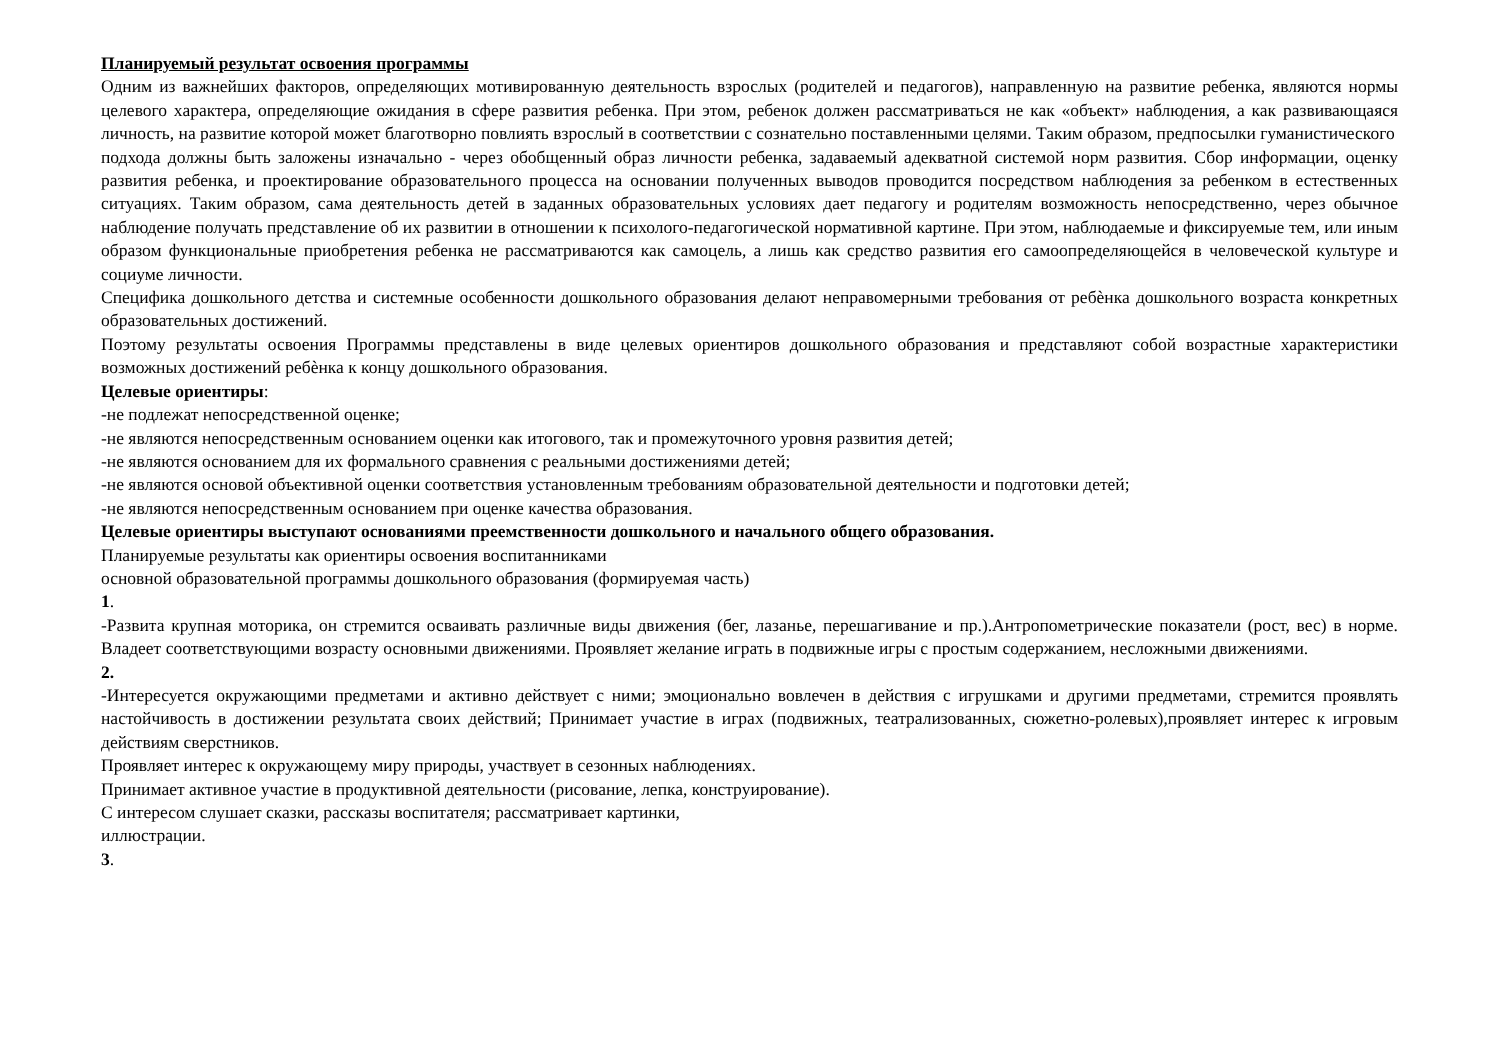Планируемый результат освоения программы
Одним из важнейших факторов, определяющих мотивированную деятельность взрослых (родителей и педагогов), направленную на развитие ребенка, являются нормы целевого характера, определяющие ожидания в сфере развития ребенка. При этом, ребенок должен рассматриваться не как «объект» наблюдения, а как развивающаяся личность, на развитие которой может благотворно повлиять взрослый в соответствии с сознательно поставленными целями. Таким образом, предпосылки гуманистического
подхода должны быть заложены изначально - через обобщенный образ личности ребенка, задаваемый адекватной системой норм развития. Сбор информации, оценку развития ребенка, и проектирование образовательного процесса на основании полученных выводов проводится посредством наблюдения за ребенком в естественных ситуациях. Таким образом, сама деятельность детей в заданных образовательных условиях дает педагогу и родителям возможность непосредственно, через обычное наблюдение получать представление об их развитии в отношении к психолого-педагогической нормативной картине. При этом, наблюдаемые и фиксируемые тем, или иным образом функциональные приобретения ребенка не рассматриваются как самоцель, а лишь как средство развития его самоопределяющейся в человеческой культуре и социуме личности.
Специфика дошкольного детства и системные особенности дошкольного образования делают неправомерными требования от ребѐнка дошкольного возраста конкретных образовательных достижений.
Поэтому результаты освоения Программы представлены в виде целевых ориентиров дошкольного образования и представляют собой возрастные характеристики возможных достижений ребѐнка к концу дошкольного образования.
Целевые ориентиры:
-не подлежат непосредственной оценке;
-не являются непосредственным основанием оценки как итогового, так и промежуточного уровня развития детей;
-не являются основанием для их формального сравнения с реальными достижениями детей;
-не являются основой объективной оценки соответствия установленным требованиям образовательной деятельности и подготовки детей;
-не являются непосредственным основанием при оценке качества образования.
Целевые ориентиры выступают основаниями преемственности дошкольного и начального общего образования.
Планируемые результаты как ориентиры освоения воспитанниками
основной образовательной программы дошкольного образования (формируемая часть)
1.
-Развита крупная моторика, он стремится осваивать различные виды движения (бег, лазанье, перешагивание и пр.).Антропометрические показатели (рост, вес) в норме. Владеет соответствующими возрасту основными движениями. Проявляет желание играть в подвижные игры с простым содержанием, несложными движениями.
2.
-Интересуется окружающими предметами и активно действует с ними; эмоционально вовлечен в действия с игрушками и другими предметами, стремится проявлять настойчивость в достижении результата своих действий; Принимает участие в играх (подвижных, театрализованных, сюжетно-ролевых),проявляет интерес к игровым действиям сверстников.
Проявляет интерес к окружающему миру природы, участвует в сезонных наблюдениях.
Принимает активное участие в продуктивной деятельности (рисование, лепка, конструирование).
С интересом слушает сказки, рассказы воспитателя; рассматривает картинки,
иллюстрации.
3.